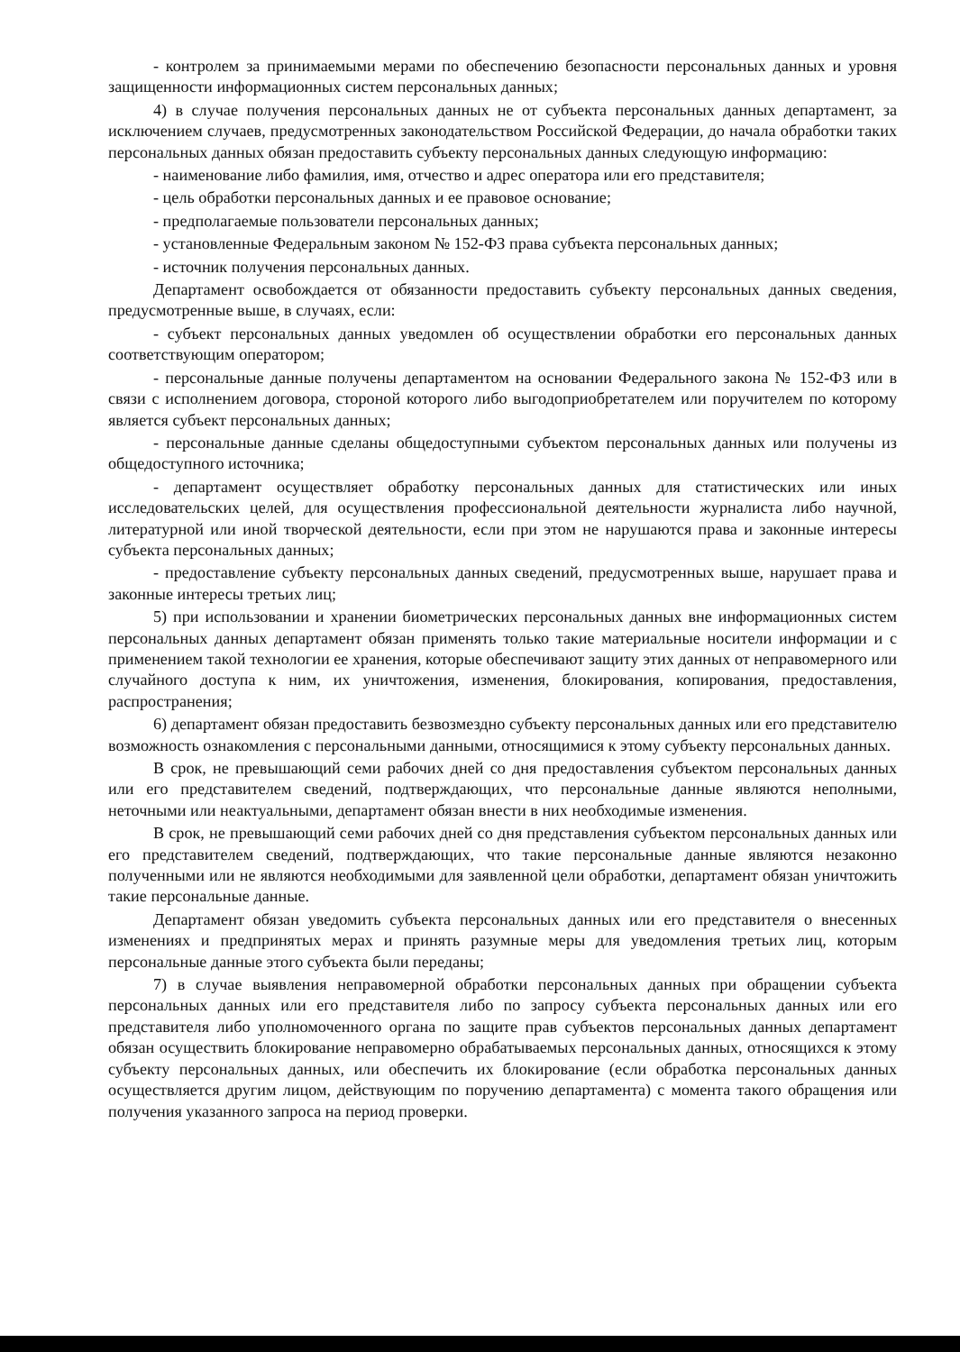- контролем за принимаемыми мерами по обеспечению безопасности персональных данных и уровня защищенности информационных систем персональных данных;
4) в случае получения персональных данных не от субъекта персональных данных департамент, за исключением случаев, предусмотренных законодательством Российской Федерации, до начала обработки таких персональных данных обязан предоставить субъекту персональных данных следующую информацию:
- наименование либо фамилия, имя, отчество и адрес оператора или его представителя;
- цель обработки персональных данных и ее правовое основание;
- предполагаемые пользователи персональных данных;
- установленные Федеральным законом № 152-ФЗ права субъекта персональных данных;
- источник получения персональных данных.
Департамент освобождается от обязанности предоставить субъекту персональных данных сведения, предусмотренные выше, в случаях, если:
- субъект персональных данных уведомлен об осуществлении обработки его персональных данных соответствующим оператором;
- персональные данные получены департаментом на основании Федерального закона № 152-ФЗ или в связи с исполнением договора, стороной которого либо выгодоприобретателем или поручителем по которому является субъект персональных данных;
- персональные данные сделаны общедоступными субъектом персональных данных или получены из общедоступного источника;
- департамент осуществляет обработку персональных данных для статистических или иных исследовательских целей, для осуществления профессиональной деятельности журналиста либо научной, литературной или иной творческой деятельности, если при этом не нарушаются права и законные интересы субъекта персональных данных;
- предоставление субъекту персональных данных сведений, предусмотренных выше, нарушает права и законные интересы третьих лиц;
5) при использовании и хранении биометрических персональных данных вне информационных систем персональных данных департамент обязан применять только такие материальные носители информации и с применением такой технологии ее хранения, которые обеспечивают защиту этих данных от неправомерного или случайного доступа к ним, их уничтожения, изменения, блокирования, копирования, предоставления, распространения;
6) департамент обязан предоставить безвозмездно субъекту персональных данных или его представителю возможность ознакомления с персональными данными, относящимися к этому субъекту персональных данных.
В срок, не превышающий семи рабочих дней со дня предоставления субъектом персональных данных или его представителем сведений, подтверждающих, что персональные данные являются неполными, неточными или неактуальными, департамент обязан внести в них необходимые изменения.
В срок, не превышающий семи рабочих дней со дня представления субъектом персональных данных или его представителем сведений, подтверждающих, что такие персональные данные являются незаконно полученными или не являются необходимыми для заявленной цели обработки, департамент обязан уничтожить такие персональные данные.
Департамент обязан уведомить субъекта персональных данных или его представителя о внесенных изменениях и предпринятых мерах и принять разумные меры для уведомления третьих лиц, которым персональные данные этого субъекта были переданы;
7) в случае выявления неправомерной обработки персональных данных при обращении субъекта персональных данных или его представителя либо по запросу субъекта персональных данных или его представителя либо уполномоченного органа по защите прав субъектов персональных данных департамент обязан осуществить блокирование неправомерно обрабатываемых персональных данных, относящихся к этому субъекту персональных данных, или обеспечить их блокирование (если обработка персональных данных осуществляется другим лицом, действующим по поручению департамента) с момента такого обращения или получения указанного запроса на период проверки.